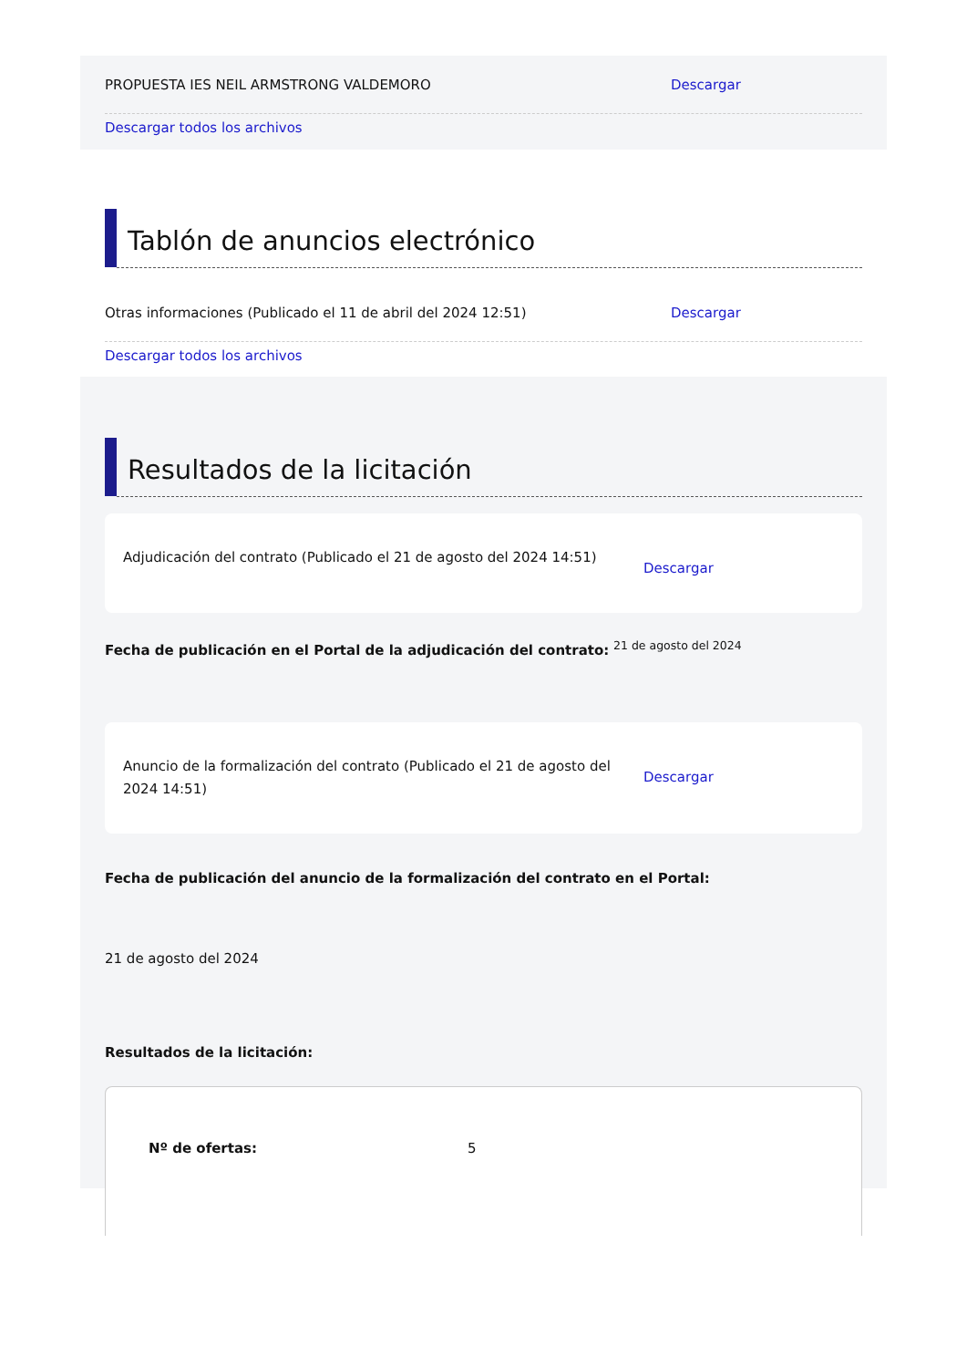PROPUESTA IES NEIL ARMSTRONG VALDEMORO Descargar
Descargar todos los archivos
Tablón de anuncios electrónico
Otras informaciones (Publicado el 11 de abril del 2024 12:51) Descargar
Descargar todos los archivos
Resultados de la licitación
Adjudicación del contrato (Publicado el 21 de agosto del 2024 14:51)
Descargar
Fecha de publicación en el Portal de la adjudicación del contrato: <sup>21 de agosto del 2024</sup>
Anuncio de la formalización del contrato (Publicado el 21 de agosto del 2024 14:51)
Descargar
Fecha de publicación del anuncio de la formalización del contrato en el Portal:
21 de agosto del 2024
Resultados de la licitación:
Nº de ofertas: 5